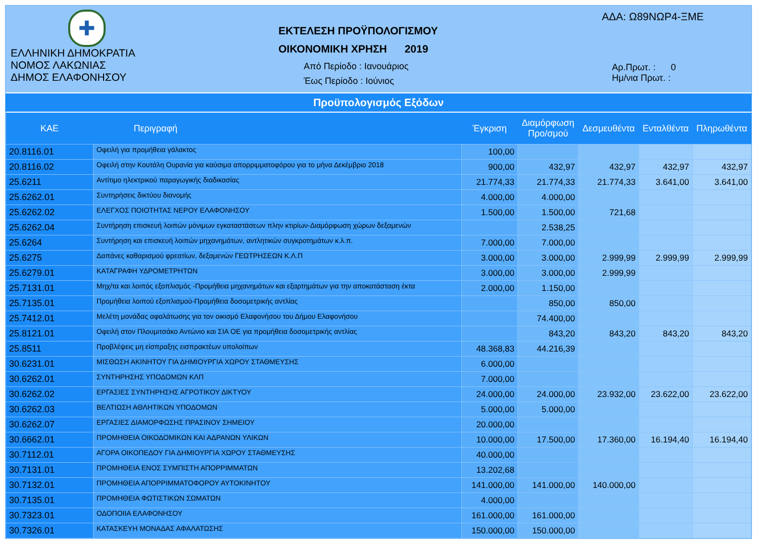✚
ΕΛΛΗΝΙΚΗ ΔΗΜΟΚΡΑΤΙΑ
ΝΟΜΟΣ ΛΑΚΩΝΙΑΣ
ΔΗΜΟΣ ΕΛΑΦΟΝΗΣΟΥ
ΕΚΤΕΛΕΣΗ ΠΡΟΫΠΟΛΟΓΙΣΜΟΥ
ΟΙΚΟΝΟΜΙΚΗ ΧΡΗΣΗ 2019
Από Περίοδο : Ιανουάριος
Έως Περίοδο : Ιούνιος
ΑΔΑ: Ω89ΝΩΡ4-ΞΜΕ
Αρ.Πρωτ. : 0
Ημ/νια Πρωτ. :
Προϋπολογισμός Εξόδων
| ΚΑΕ | Περιγραφή | Έγκριση | Διαμόρφωση Προ/σμού | Δεσμευθέντα | Ενταλθέντα | Πληρωθέντα |
| --- | --- | --- | --- | --- | --- | --- |
| 20.8116.01 | Οφειλή για προμήθεια γάλακτος | 100,00 | | | | |
| 20.8116.02 | Οφειλή στην Κουτάλη Ουρανία για καύσιμα απορριμματοφόρου για το μήνα Δεκέμβριο 2018 | 900,00 | 432,97 | 432,97 | 432,97 | 432,97 |
| 25.6211 | Αντίτιμο ηλεκτρικού παραγωγικής διαδικασίας | 21.774,33 | 21.774,33 | 21.774,33 | 3.641,00 | 3.641,00 |
| 25.6262.01 | Συντηρήσεις δικτύου διανομής | 4.000,00 | 4.000,00 | | | |
| 25.6262.02 | ΕΛΕΓΧΟΣ ΠΟΙΟΤΗΤΑΣ ΝΕΡΟΥ ΕΛΑΦΟΝΗΣΟΥ | 1.500,00 | 1.500,00 | 721,68 | | |
| 25.6262.04 | Συντήρηση επισκευή λοιπών μόνιμων εγκαταστάσεων πλην κτιρίων-Διαμόρφωση χώρων δεξαμενών | | 2.538,25 | | | |
| 25.6264 | Συντήρηση και επισκευή λοιπών μηχανημάτων, αντλητικών συγκροτημάτων κ.λ.π. | 7.000,00 | 7.000,00 | | | |
| 25.6275 | Δαπάνες καθαρισμού φρεατίων, δεξαμενών ΓΕΩΤΡΗΣΕΩΝ Κ.Λ.Π | 3.000,00 | 3.000,00 | 2.999,99 | 2.999,99 | 2.999,99 |
| 25.6279.01 | ΚΑΤΑΓΡΑΦΗ ΥΔΡΟΜΕΤΡΗΤΩΝ | 3.000,00 | 3.000,00 | 2.999,99 | | |
| 25.7131.01 | Μηχ/τα και λοιπός εξοπλισμός -Προμήθεια μηχανημάτων και εξαρτημάτων για την αποκατάσταση έκτα | 2.000,00 | 1.150,00 | | | |
| 25.7135.01 | Προμήθεια λοιπού εξοπλισμού-Προμήθεια δοσομετρικής αντλίας | | 850,00 | 850,00 | | |
| 25.7412.01 | Μελέτη μονάδας αφαλάτωσης για τον οικισμό Ελαφονήσου του Δήμου Ελαφονήσου | | 74.400,00 | | | |
| 25.8121.01 | Οφειλή στον Πλουμιτσάκο Αντώνιο και ΣΙΑ ΟΕ για προμήθεια δοσομετρικής αντλίας | | 843,20 | 843,20 | 843,20 | 843,20 |
| 25.8511 | Προβλέψεις μη είσπραξης εισπρακτέων υπολοίπων | 48.368,83 | 44.216,39 | | | |
| 30.6231.01 | ΜΙΣΘΩΣΗ ΑΚΙΝΗΤΟΥ ΓΙΑ ΔΗΜΙΟΥΡΓΙΑ ΧΩΡΟΥ ΣΤΑΘΜΕΥΣΗΣ | 6.000,00 | | | | |
| 30.6262.01 | ΣΥΝΤΗΡΗΣΗΣ ΥΠΟΔΟΜΩΝ ΚΛΠ | 7.000,00 | | | | |
| 30.6262.02 | ΕΡΓΑΣΙΕΣ ΣΥΝΤΗΡΗΣΗΣ ΑΓΡΟΤΙΚΟΥ ΔΙΚΤΥΟΥ | 24.000,00 | 24.000,00 | 23.932,00 | 23.622,00 | 23.622,00 |
| 30.6262.03 | ΒΕΛΤΙΩΣΗ ΑΘΛΗΤΙΚΩΝ ΥΠΟΔΟΜΩΝ | 5.000,00 | 5.000,00 | | | |
| 30.6262.07 | ΕΡΓΑΣΙΕΣ ΔΙΑΜΟΡΦΩΣΗΣ ΠΡΑΣΙΝΟΥ ΣΗΜΕΙΟΥ | 20.000,00 | | | | |
| 30.6662.01 | ΠΡΟΜΗΘΕΙΑ ΟΙΚΟΔΟΜΙΚΩΝ ΚΑΙ ΑΔΡΑΝΩΝ ΥΛΙΚΩΝ | 10.000,00 | 17.500,00 | 17.360,00 | 16.194,40 | 16.194,40 |
| 30.7112.01 | ΑΓΟΡΑ ΟΙΚΟΠΕΔΟΥ ΓΙΑ ΔΗΜΙΟΥΡΓΙΑ ΧΩΡΟΥ ΣΤΑΘΜΕΥΣΗΣ | 40.000,00 | | | | |
| 30.7131.01 | ΠΡΟΜΗΘΕΙΑ ΕΝΟΣ ΣΥΜΠΙΣΤΗ ΑΠΟΡΡΙΜΜΑΤΩΝ | 13.202,68 | | | | |
| 30.7132.01 | ΠΡΟΜΗΘΕΙΑ ΑΠΟΡΡΙΜΜΑΤΟΦΟΡΟΥ ΑΥΤΟΚΙΝΗΤΟΥ | 141.000,00 | 141.000,00 | 140.000,00 | | |
| 30.7135.01 | ΠΡΟΜΗΘΕΙΑ ΦΩΤΙΣΤΙΚΩΝ ΣΩΜΑΤΩΝ | 4.000,00 | | | | |
| 30.7323.01 | ΟΔΟΠΟΙΙΑ ΕΛΑΦΟΝΗΣΟΥ | 161.000,00 | 161.000,00 | | | |
| 30.7326.01 | ΚΑΤΑΣΚΕΥΗ ΜΟΝΑΔΑΣ ΑΦΑΛΑΤΩΣΗΣ | 150.000,00 | 150.000,00 | | | |